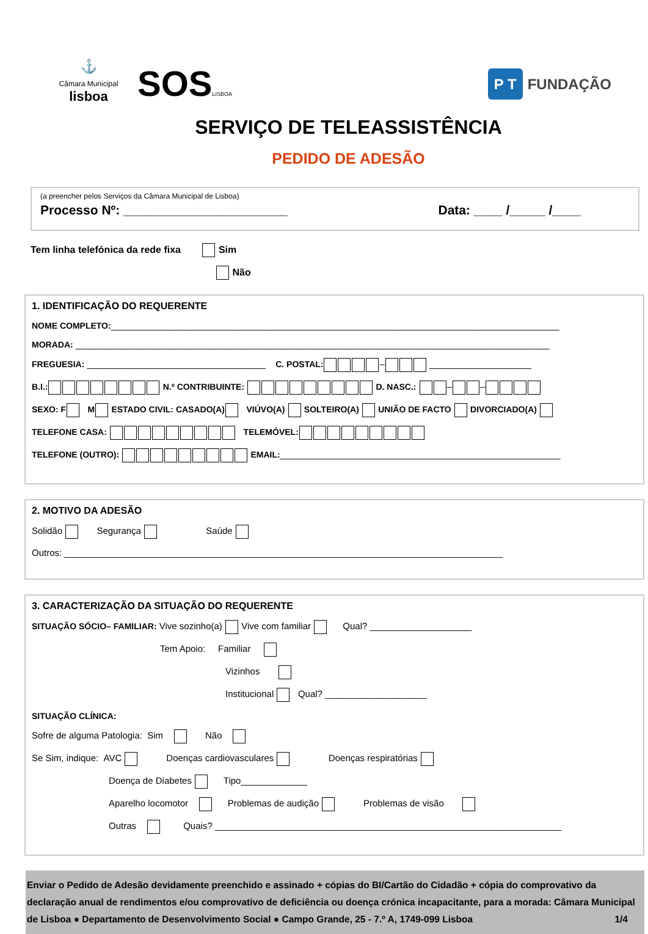⚓
Câmara Municipal
lisboa
SOSLISBOA
P T FUNDAÇÃO
SERVIÇO DE TELEASSISTÊNCIA
PEDIDO DE ADESÃO
(a preencher pelos Serviços da Câmara Municipal de Lisboa)
Processo Nº: _______________________ Data: ____ /_____ /____
Tem linha telefónica da rede fixa Sim
Não
1. IDENTIFICAÇÃO DO REQUERENTE
NOME COMPLETO:________________________________________________________________________________________
MORADA: _____________________________________________________________________________________________
FREGUESIA: ___________________________________ C. POSTAL: – ____________________
B.I.: N.º CONTRIBUINTE: D. NASC.: – –
SEXO: F M ESTADO CIVIL: CASADO(A) VIÚVO(A) SOLTEIRO(A) UNIÃO DE FACTO DIVORCIADO(A)
TELEFONE CASA: TELEMÓVEL:
TELEFONE (OUTRO): EMAIL:_______________________________________________________
2. MOTIVO DA ADESÃO
Solidão Segurança Saúde
Outros: ______________________________________________________________________________________
3. CARACTERIZAÇÃO DA SITUAÇÃO DO REQUERENTE
SITUAÇÃO SÓCIO– FAMILIAR: Vive sozinho(a) Vive com familiar Qual? ____________________
Tem Apoio: Familiar
Vizinhos
Institucional Qual? ____________________
SITUAÇÃO CLÍNICA:
Sofre de alguma Patologia: Sim Não
Se Sim, indique: AVC Doenças cardiovasculares Doenças respiratórias
Doença de Diabetes Tipo_____________
Aparelho locomotor Problemas de audição Problemas de visão
Outras Quais? ____________________________________________________________________
Enviar o Pedido de Adesão devidamente preenchido e assinado + cópias do BI/Cartão do Cidadão + cópia do comprovativo da declaração anual de rendimentos e/ou comprovativo de deficiência ou doença crónica incapacitante, para a morada: Câmara Municipal de Lisboa ● Departamento de Desenvolvimento Social ● Campo Grande, 25 - 7.º A, 1749-099 Lisboa 1/4